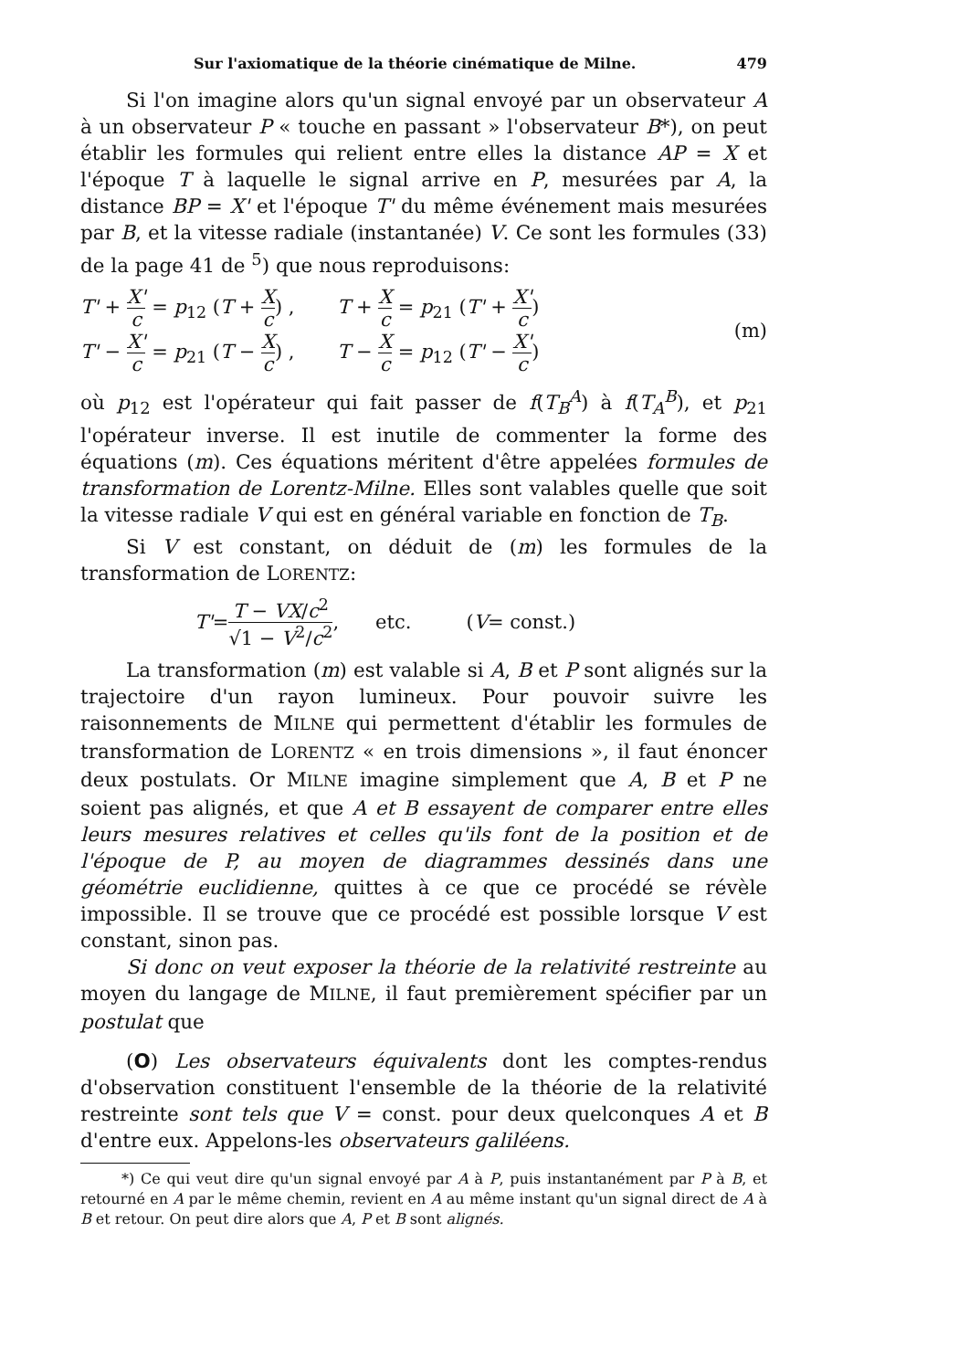Sur l'axiomatique de la théorie cinématique de Milne. 479
Si l'on imagine alors qu'un signal envoyé par un observateur A à un observateur P « touche en passant » l'observateur B*), on peut établir les formules qui relient entre elles la distance AP = X et l'époque T à laquelle le signal arrive en P, mesurées par A, la distance BP = X' et l'époque T' du même événement mais mesurées par B, et la vitesse radiale (instantanée) V. Ce sont les formules (33) de la page 41 de <sup>5</sup>) que nous reproduisons:
T' + X' c = p<sub>12</sub> (T + X c) , T + X c = p<sub>21</sub> (T' + X' c)
T' − X' c = p<sub>21</sub> (T − X c) , T − X c = p<sub>12</sub> (T' − X' c)
(m)
où p<sub>12</sub> est l'opérateur qui fait passer de f(T<sub>B</sub><sup>A</sup>) à f(T<sub>A</sub><sup>B</sup>), et p<sub>21</sub> l'opérateur inverse. Il est inutile de commenter la forme des équations (m). Ces équations méritent d'être appelées formules de transformation de Lorentz-Milne. Elles sont valables quelle que soit la vitesse radiale V qui est en général variable en fonction de T<sub>B</sub>.
Si V est constant, on déduit de (m) les formules de la transformation de LORENTZ:
T' = T − VX/c<sup>2</sup> √1 − V<sup>2</sup>/c<sup>2</sup> , etc. (V = const.)
La transformation (m) est valable si A, B et P sont alignés sur la trajectoire d'un rayon lumineux. Pour pouvoir suivre les raisonnements de MILNE qui permettent d'établir les formules de transformation de LORENTZ « en trois dimensions », il faut énoncer deux postulats. Or MILNE imagine simplement que A, B et P ne soient pas alignés, et que A et B essayent de comparer entre elles leurs mesures relatives et celles qu'ils font de la position et de l'époque de P, au moyen de diagrammes dessinés dans une géométrie euclidienne, quittes à ce que ce procédé se révèle impossible. Il se trouve que ce procédé est possible lorsque V est constant, sinon pas.
Si donc on veut exposer la théorie de la relativité restreinte au moyen du langage de MILNE, il faut premièrement spécifier par un postulat que
(O) Les observateurs équivalents dont les comptes-rendus d'observation constituent l'ensemble de la théorie de la relativité restreinte sont tels que V = const. pour deux quelconques A et B d'entre eux. Appelons-les observateurs galiléens.
*) Ce qui veut dire qu'un signal envoyé par A à P, puis instantanément par P à B, et retourné en A par le même chemin, revient en A au même instant qu'un signal direct de A à B et retour. On peut dire alors que A, P et B sont alignés.